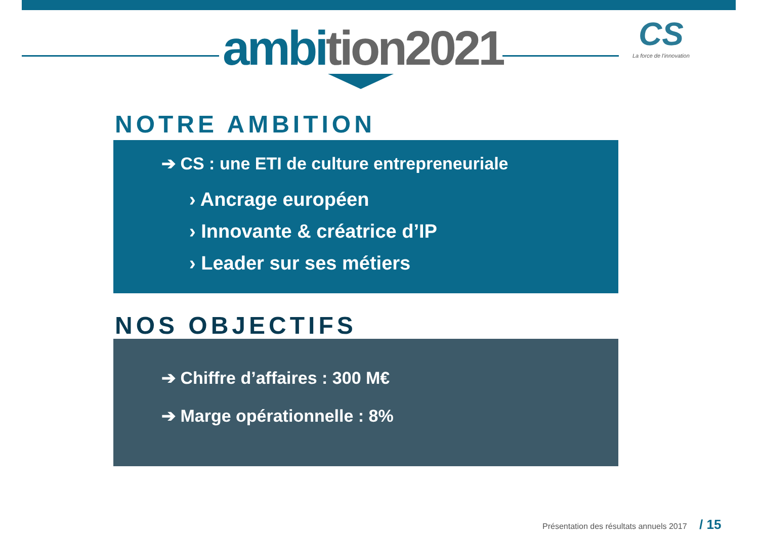ambition2021
CS
La force de l'innovation
NOTRE AMBITION
➔ CS : une ETI de culture entrepreneuriale
› Ancrage européen
› Innovante & créatrice d’IP
› Leader sur ses métiers
NOS OBJECTIFS
➔ Chiffre d’affaires : 300 M€
➔ Marge opérationnelle : 8%
Présentation des résultats annuels 2017 / 15